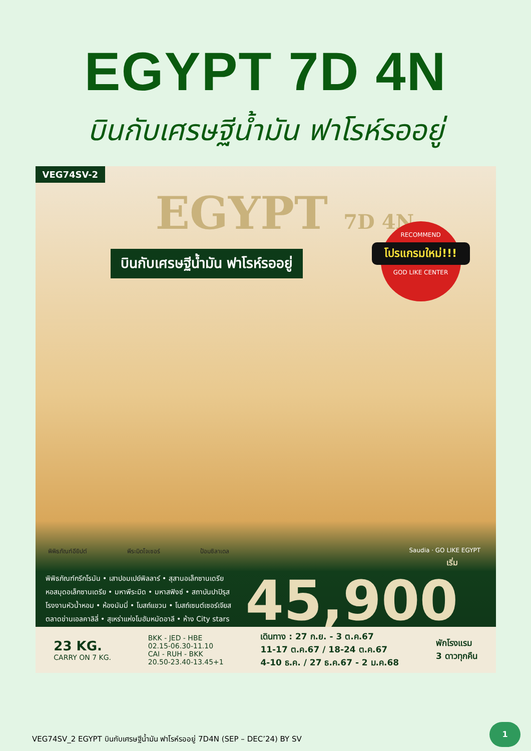EGYPT 7D 4N
บินกับเศรษฐีน้ำมัน ฟาโรห์รออยู่
VEG74SV-2
EGYPT 7D 4N
บินกับเศรษฐีน้ำมัน ฟาโรห์รออยู่
RECOMMEND
โปรแกรมใหม่!!!
GOD LIKE CENTER
พิพิธภัณฑ์อียิปต์ พีระมิดโจเซอร์ ป้อมซิลาเดล Saudia · GO LIKE EGYPT
พิพิธภัณฑ์กรีกโรมัน • เสาปอมเปย์พิลลาร์ • สุสานอเล็กซานเดรีย
หอสมุดอเล็กซานเดรีย • มหาพีระมิด • มหาสฟิงซ์ • สถาบันปาปิรุส
โรงงานหัวน้ำหอม • ห้องมัมมี่ • โบสถ์แขวน • โบสถ์เซนต์เซอร์เจียส
ตลาดข่านเอลคาลิลี่ • สุเหร่าแห่งโมฮัมหมัดอาลี • ห้าง City stars
เริ่ม
45,900
23 KG.
CARRY ON 7 KG.
BKK - JED - HBE
02.15-06.30-11.10
CAI - RUH - BKK
20.50-23.40-13.45+1
เดินทาง : 27 ก.ย. - 3 ต.ค.67
11-17 ต.ค.67 / 18-24 ต.ค.67
4-10 ธ.ค. / 27 ธ.ค.67 - 2 ม.ค.68
พักโรงแรม
3 ดาวทุกคืน
VEG74SV_2 EGYPT บินกับเศรษฐีน้ำมัน ฟาโรห์รออยู่ 7D4N (SEP – DEC’24) BY SV
1